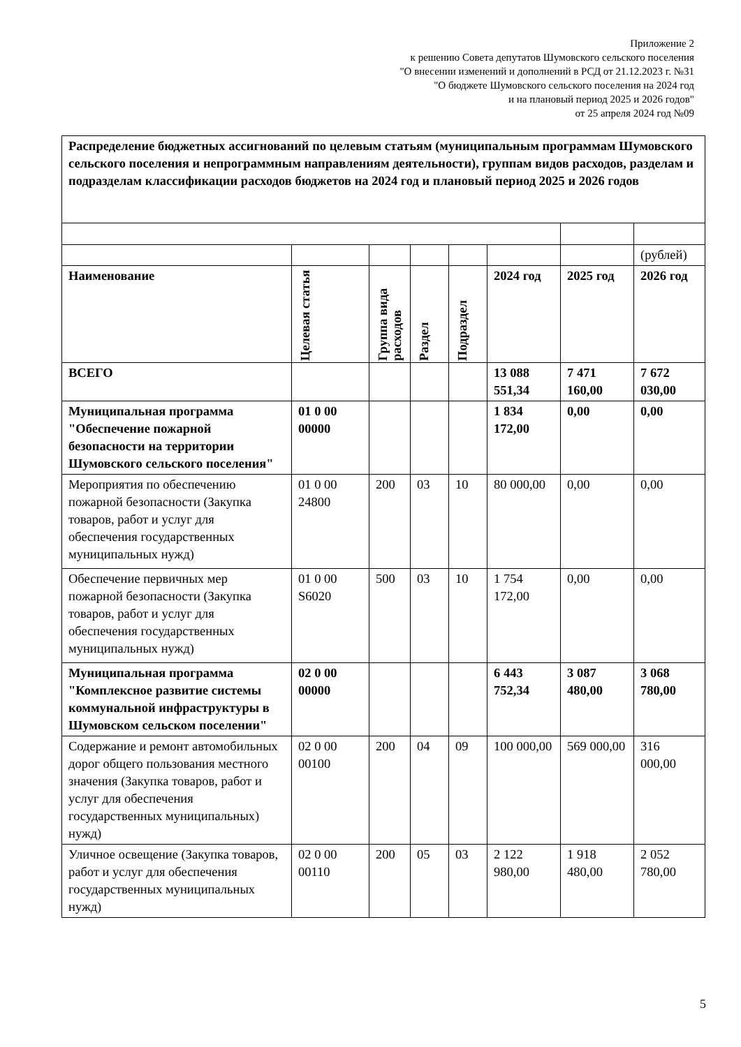Приложение 2
к решению Совета депутатов Шумовского сельского поселения
"О внесении изменений и дополнений в РСД от 21.12.2023 г. №31
"О бюджете Шумовского сельского поселения на 2024 год
и на плановый период 2025 и 2026 годов"
от 25 апреля 2024 год №09
| Распределение бюджетных ассигнований по целевым статьям (муниципальным программам Шумовского сельского поселения и непрограммным направлениям деятельности), группам видов расходов, разделам и подразделам классификации расходов бюджетов на 2024 год и плановый период 2025 и 2026 годов | | | | | | | |
| | | | | | | | (рублей) |
| Наименование | Целевая статья | Группа вида расходов | Раздел | Подраздел | 2024 год | 2025 год | 2026 год |
| ВСЕГО | | | | | 13 088 551,34 | 7 471 160,00 | 7 672 030,00 |
| Муниципальная программа "Обеспечение пожарной безопасности на территории Шумовского сельского поселения" | 01 0 00 00000 | | | | 1 834 172,00 | 0,00 | 0,00 |
| Мероприятия по обеспечению пожарной безопасности (Закупка товаров, работ и услуг для обеспечения государственных муниципальных нужд) | 01 0 00 24800 | 200 | 03 | 10 | 80 000,00 | 0,00 | 0,00 |
| Обеспечение первичных мер пожарной безопасности (Закупка товаров, работ и услуг для обеспечения государственных муниципальных нужд) | 01 0 00 S6020 | 500 | 03 | 10 | 1 754 172,00 | 0,00 | 0,00 |
| Муниципальная программа "Комплексное развитие системы коммунальной инфраструктуры в Шумовском сельском поселении" | 02 0 00 00000 | | | | 6 443 752,34 | 3 087 480,00 | 3 068 780,00 |
| Содержание и ремонт автомобильных дорог общего пользования местного значения (Закупка товаров, работ и услуг для обеспечения государственных муниципальных) нужд) | 02 0 00 00100 | 200 | 04 | 09 | 100 000,00 | 569 000,00 | 316 000,00 |
| Уличное освещение (Закупка товаров, работ и услуг для обеспечения государственных муниципальных нужд) | 02 0 00 00110 | 200 | 05 | 03 | 2 122 980,00 | 1 918 480,00 | 2 052 780,00 |
5